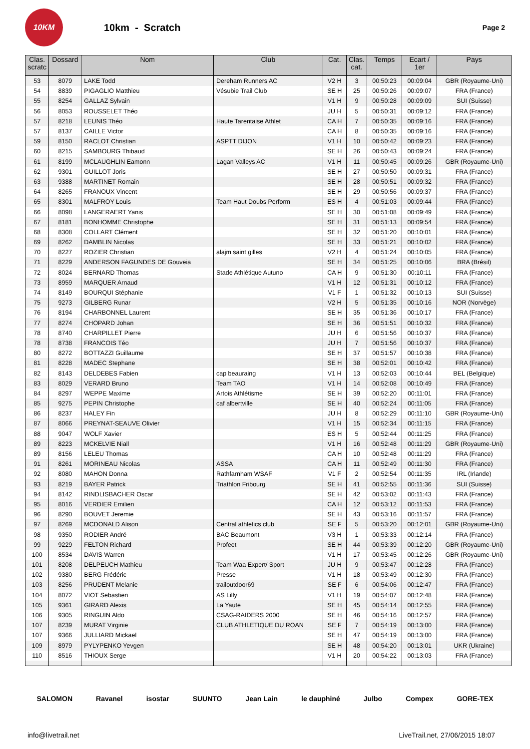10KM
10km - Scratch
Page 2
| Clas. scratc | Dossard | Nom | Club | Cat. | Clas. cat. | Temps | Ecart / 1er | Pays |
| --- | --- | --- | --- | --- | --- | --- | --- | --- |
| 53 | 8079 | LAKE Todd | Dereham Runners AC | V2 H | 3 | 00:50:23 | 00:09:04 | GBR (Royaume-Uni) |
| 54 | 8839 | PIGAGLIO Matthieu | Vésubie Trail Club | SE H | 25 | 00:50:26 | 00:09:07 | FRA (France) |
| 55 | 8254 | GALLAZ Sylvain | | V1 H | 9 | 00:50:28 | 00:09:09 | SUI (Suisse) |
| 56 | 8053 | ROUSSELET Théo | | JU H | 5 | 00:50:31 | 00:09:12 | FRA (France) |
| 57 | 8218 | LEUNIS Théo | Haute Tarentaise Athlet | CA H | 7 | 00:50:35 | 00:09:16 | FRA (France) |
| 57 | 8137 | CAILLE Victor | | CA H | 8 | 00:50:35 | 00:09:16 | FRA (France) |
| 59 | 8150 | RACLOT Christian | ASPTT DIJON | V1 H | 10 | 00:50:42 | 00:09:23 | FRA (France) |
| 60 | 8215 | SAMBOURG Thibaud | | SE H | 26 | 00:50:43 | 00:09:24 | FRA (France) |
| 61 | 8199 | MCLAUGHLIN Eamonn | Lagan Valleys AC | V1 H | 11 | 00:50:45 | 00:09:26 | GBR (Royaume-Uni) |
| 62 | 9301 | GUILLOT Joris | | SE H | 27 | 00:50:50 | 00:09:31 | FRA (France) |
| 63 | 9388 | MARTINET Romain | | SE H | 28 | 00:50:51 | 00:09:32 | FRA (France) |
| 64 | 8265 | FRANOUX Vincent | | SE H | 29 | 00:50:56 | 00:09:37 | FRA (France) |
| 65 | 8301 | MALFROY Louis | Team Haut Doubs Perform | ES H | 4 | 00:51:03 | 00:09:44 | FRA (France) |
| 66 | 8098 | LANGERAERT Yanis | | SE H | 30 | 00:51:08 | 00:09:49 | FRA (France) |
| 67 | 8181 | BONHOMME Christophe | | SE H | 31 | 00:51:13 | 00:09:54 | FRA (France) |
| 68 | 8308 | COLLART Clément | | SE H | 32 | 00:51:20 | 00:10:01 | FRA (France) |
| 69 | 8262 | DAMBLIN Nicolas | | SE H | 33 | 00:51:21 | 00:10:02 | FRA (France) |
| 70 | 8227 | ROZIER Christian | alajm saint gilles | V2 H | 4 | 00:51:24 | 00:10:05 | FRA (France) |
| 71 | 8229 | ANDERSON FAGUNDES DE Gouveia | | SE H | 34 | 00:51:25 | 00:10:06 | BRA (Brésil) |
| 72 | 8024 | BERNARD Thomas | Stade Athlétique Autuno | CA H | 9 | 00:51:30 | 00:10:11 | FRA (France) |
| 73 | 8959 | MARQUER Arnaud | | V1 H | 12 | 00:51:31 | 00:10:12 | FRA (France) |
| 74 | 8149 | BOURQUI Stéphanie | | V1 F | 1 | 00:51:32 | 00:10:13 | SUI (Suisse) |
| 75 | 9273 | GILBERG Runar | | V2 H | 5 | 00:51:35 | 00:10:16 | NOR (Norvège) |
| 76 | 8194 | CHARBONNEL Laurent | | SE H | 35 | 00:51:36 | 00:10:17 | FRA (France) |
| 77 | 8274 | CHOPARD Johan | | SE H | 36 | 00:51:51 | 00:10:32 | FRA (France) |
| 78 | 8740 | CHARPILLET Pierre | | JU H | 6 | 00:51:56 | 00:10:37 | FRA (France) |
| 78 | 8738 | FRANCOIS Téo | | JU H | 7 | 00:51:56 | 00:10:37 | FRA (France) |
| 80 | 8272 | BOTTAZZI Guillaume | | SE H | 37 | 00:51:57 | 00:10:38 | FRA (France) |
| 81 | 8228 | MADEC Stephane | | SE H | 38 | 00:52:01 | 00:10:42 | FRA (France) |
| 82 | 8143 | DELDEBES Fabien | cap beauraing | V1 H | 13 | 00:52:03 | 00:10:44 | BEL (Belgique) |
| 83 | 8029 | VERARD Bruno | Team TAO | V1 H | 14 | 00:52:08 | 00:10:49 | FRA (France) |
| 84 | 8297 | WEPPE Maxime | Artois Athlétisme | SE H | 39 | 00:52:20 | 00:11:01 | FRA (France) |
| 85 | 9275 | PEPIN Christophe | caf albertville | SE H | 40 | 00:52:24 | 00:11:05 | FRA (France) |
| 86 | 8237 | HALEY Fin | | JU H | 8 | 00:52:29 | 00:11:10 | GBR (Royaume-Uni) |
| 87 | 8066 | PREYNAT-SEAUVE Olivier | | V1 H | 15 | 00:52:34 | 00:11:15 | FRA (France) |
| 88 | 9047 | WOLF Xavier | | ES H | 5 | 00:52:44 | 00:11:25 | FRA (France) |
| 89 | 8223 | MCKELVIE Niall | | V1 H | 16 | 00:52:48 | 00:11:29 | GBR (Royaume-Uni) |
| 89 | 8156 | LELEU Thomas | | CA H | 10 | 00:52:48 | 00:11:29 | FRA (France) |
| 91 | 8261 | MORINEAU Nicolas | ASSA | CA H | 11 | 00:52:49 | 00:11:30 | FRA (France) |
| 92 | 8080 | MAHON Donna | Rathfarnham WSAF | V1 F | 2 | 00:52:54 | 00:11:35 | IRL (Irlande) |
| 93 | 8219 | BAYER Patrick | Triathlon Fribourg | SE H | 41 | 00:52:55 | 00:11:36 | SUI (Suisse) |
| 94 | 8142 | RINDLISBACHER Oscar | | SE H | 42 | 00:53:02 | 00:11:43 | FRA (France) |
| 95 | 8016 | VERDIER Emilien | | CA H | 12 | 00:53:12 | 00:11:53 | FRA (France) |
| 96 | 8290 | BOUVET Jeremie | | SE H | 43 | 00:53:16 | 00:11:57 | FRA (France) |
| 97 | 8269 | MCDONALD Alison | Central athletics club | SE F | 5 | 00:53:20 | 00:12:01 | GBR (Royaume-Uni) |
| 98 | 9350 | RODIER André | BAC Beaumont | V3 H | 1 | 00:53:33 | 00:12:14 | FRA (France) |
| 99 | 9229 | FELTON Richard | Profeet | SE H | 44 | 00:53:39 | 00:12:20 | GBR (Royaume-Uni) |
| 100 | 8534 | DAVIS Warren | | V1 H | 17 | 00:53:45 | 00:12:26 | GBR (Royaume-Uni) |
| 101 | 8208 | DELPEUCH Mathieu | Team Waa Expert/ Sport | JU H | 9 | 00:53:47 | 00:12:28 | FRA (France) |
| 102 | 9380 | BERG Frédéric | Presse | V1 H | 18 | 00:53:49 | 00:12:30 | FRA (France) |
| 103 | 8256 | PRUDENT Melanie | trailoutdoor69 | SE F | 6 | 00:54:06 | 00:12:47 | FRA (France) |
| 104 | 8072 | VIOT Sebastien | AS Lilly | V1 H | 19 | 00:54:07 | 00:12:48 | FRA (France) |
| 105 | 9361 | GIRARD Alexis | La Yaute | SE H | 45 | 00:54:14 | 00:12:55 | FRA (France) |
| 106 | 9305 | RINGUIN Aldo | CSAG-RAIDERS 2000 | SE H | 46 | 00:54:16 | 00:12:57 | FRA (France) |
| 107 | 8239 | MURAT Virginie | CLUB ATHLETIQUE DU ROAN | SE F | 7 | 00:54:19 | 00:13:00 | FRA (France) |
| 107 | 9366 | JULLIARD Mickael | | SE H | 47 | 00:54:19 | 00:13:00 | FRA (France) |
| 109 | 8979 | PYLYPENKO Yevgen | | SE H | 48 | 00:54:20 | 00:13:01 | UKR (Ukraine) |
| 110 | 8516 | THIOUX Serge | | V1 H | 20 | 00:54:22 | 00:13:03 | FRA (France) |
SALOMON Ravanel isostar SUUNTO Jean Lain le dauphiné Julbo Compex GORE-TEX
info@livetrail.net LiveTrail.net, 27/06/2015 18:07